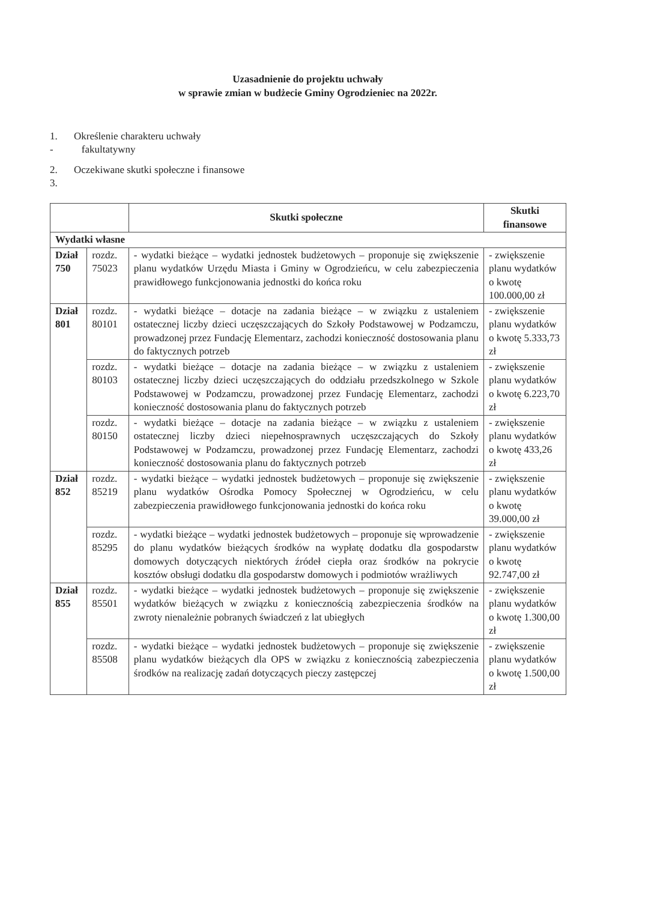Uzasadnienie do projektu uchwały
w sprawie zmian w budżecie Gminy Ogrodzieniec na 2022r.
1. Określenie charakteru uchwały
- fakultatywny
2. Oczekiwane skutki społeczne i finansowe
3.
| | | Skutki społeczne | Skutki finansowe |
| --- | --- | --- | --- |
| Wydatki własne | | | |
| Dział 750 | rozdz. 75023 | - wydatki bieżące – wydatki jednostek budżetowych – proponuje się zwiększenie planu wydatków Urzędu Miasta i Gminy w Ogrodzieńcu, w celu zabezpieczenia prawidłowego funkcjonowania jednostki do końca roku | - zwiększenie planu wydatków o kwotę 100.000,00 zł |
| Dział 801 | rozdz. 80101 | - wydatki bieżące – dotacje na zadania bieżące – w związku z ustaleniem ostatecznej liczby dzieci uczęszczających do Szkoły Podstawowej w Podzamczu, prowadzonej przez Fundację Elementarz, zachodzi konieczność dostosowania planu do faktycznych potrzeb | - zwiększenie planu wydatków o kwotę 5.333,73 zł |
| | rozdz. 80103 | - wydatki bieżące – dotacje na zadania bieżące – w związku z ustaleniem ostatecznej liczby dzieci uczęszczających do oddziału przedszkolnego w Szkole Podstawowej w Podzamczu, prowadzonej przez Fundację Elementarz, zachodzi konieczność dostosowania planu do faktycznych potrzeb | - zwiększenie planu wydatków o kwotę 6.223,70 zł |
| | rozdz. 80150 | - wydatki bieżące – dotacje na zadania bieżące – w związku z ustaleniem ostatecznej liczby dzieci niepełnosprawnych uczęszczających do Szkoły Podstawowej w Podzamczu, prowadzonej przez Fundację Elementarz, zachodzi konieczność dostosowania planu do faktycznych potrzeb | - zwiększenie planu wydatków o kwotę 433,26 zł |
| Dział 852 | rozdz. 85219 | - wydatki bieżące – wydatki jednostek budżetowych – proponuje się zwiększenie planu wydatków Ośrodka Pomocy Społecznej w Ogrodzieńcu, w celu zabezpieczenia prawidłowego funkcjonowania jednostki do końca roku | - zwiększenie planu wydatków o kwotę 39.000,00 zł |
| | rozdz. 85295 | - wydatki bieżące – wydatki jednostek budżetowych – proponuje się wprowadzenie do planu wydatków bieżących środków na wypłatę dodatku dla gospodarstw domowych dotyczących niektórych źródeł ciepła oraz środków na pokrycie kosztów obsługi dodatku dla gospodarstw domowych i podmiotów wrażliwych | - zwiększenie planu wydatków o kwotę 92.747,00 zł |
| Dział 855 | rozdz. 85501 | - wydatki bieżące – wydatki jednostek budżetowych – proponuje się zwiększenie wydatków bieżących w związku z koniecznością zabezpieczenia środków na zwroty nienależnie pobranych świadczeń z lat ubiegłych | - zwiększenie planu wydatków o kwotę 1.300,00 zł |
| | rozdz. 85508 | - wydatki bieżące – wydatki jednostek budżetowych – proponuje się zwiększenie planu wydatków bieżących dla OPS w związku z koniecznością zabezpieczenia środków na realizację zadań dotyczących pieczy zastępczej | - zwiększenie planu wydatków o kwotę 1.500,00 zł |